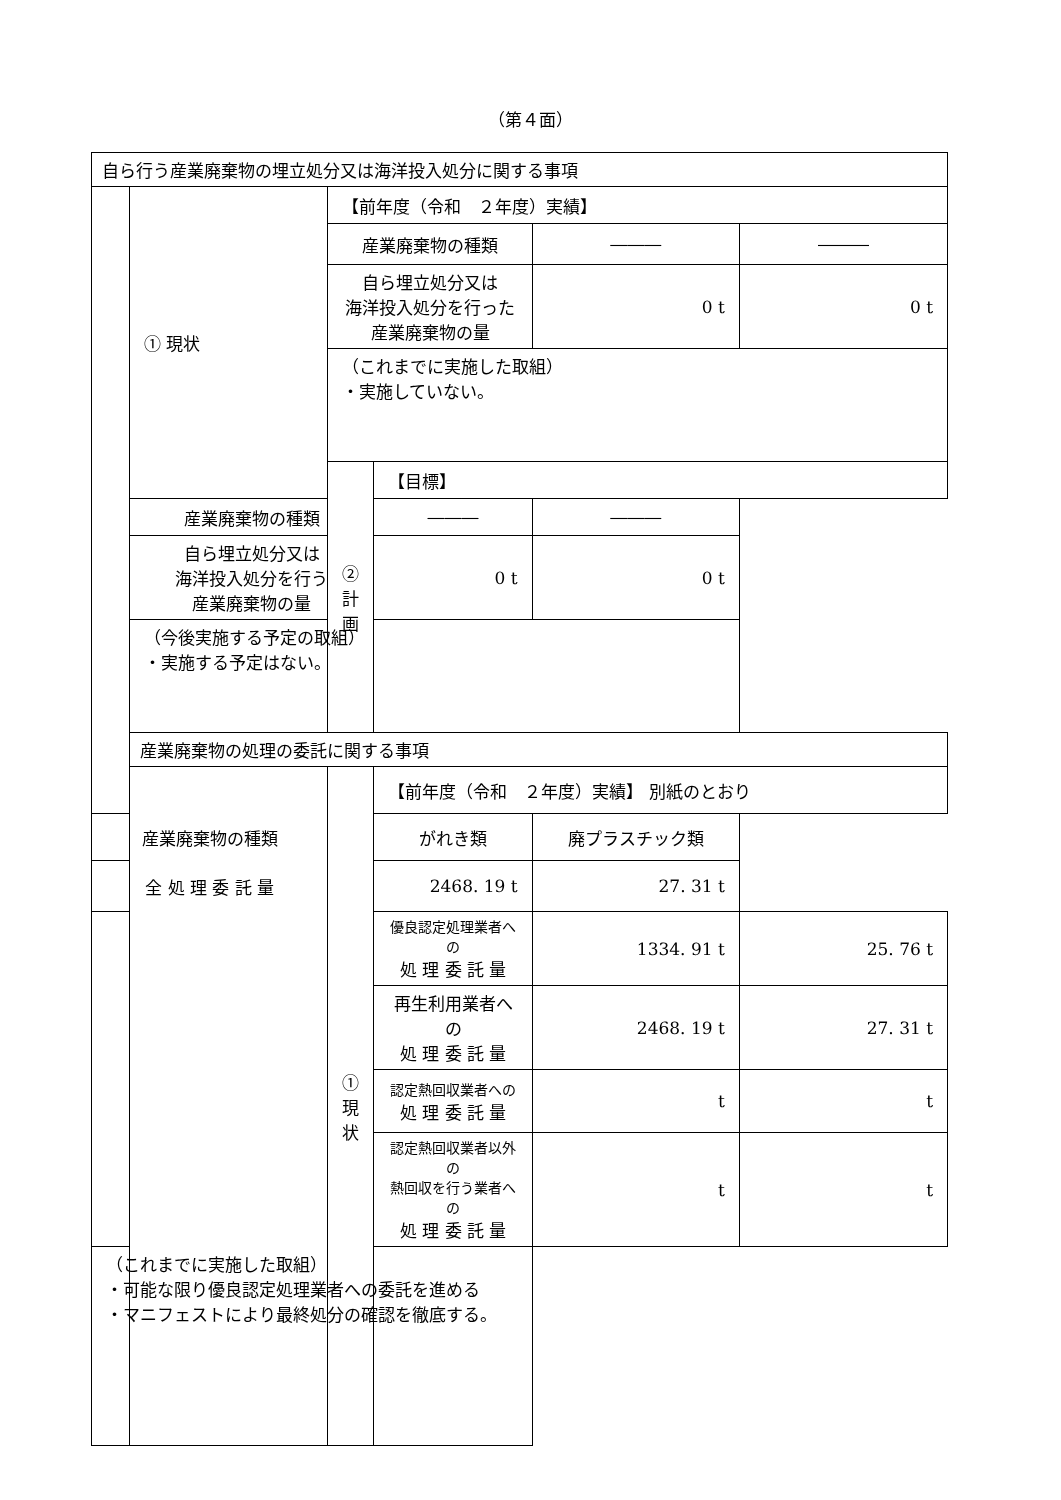（第４面）
| 自ら行う産業廃棄物の埋立処分又は海洋投入処分に関する事項 | | | | | |
| | ① 現状 | 【前年度（令和 ２年度）実績】 | | | |
| | | 産業廃棄物の種類 | | ――― | ――― |
| | | 自ら埋立処分又は 海洋投入処分を行った 産業廃棄物の量 | | 0 t | 0 t |
| | | （これまでに実施した取組） ・実施していない。 | | | |
| | | ②計画 | 【目標】 | | |
| | 産業廃棄物の種類 | | ――― | ――― | |
| | 自ら埋立処分又は 海洋投入処分を行う 産業廃棄物の量 | | 0 t | 0 t | |
| | （今後実施する予定の取組） ・実施する予定はない。 | | | | |
| | 産業廃棄物の処理の委託に関する事項 | | | | |
| | | ① 現状 | 【前年度（令和 ２年度）実績】 別紙のとおり | | |
| 産業廃棄物の種類 | | | がれき類 | 廃プラスチック類 | |
| 全 処 理 委 託 量 | | | 2468. 19 t | 27. 31 t | |
| | | | 優良認定処理業者への 処 理 委 託 量 | 1334. 91 t | 25. 76 t |
| | | | 再生利用業者への 処 理 委 託 量 | 2468. 19 t | 27. 31 t |
| | | | 認定熱回収業者への 処 理 委 託 量 | t | t |
| | | | 認定熱回収業者以外の 熱回収を行う業者への 処 理 委 託 量 | t | t |
| （これまでに実施した取組） ・可能な限り優良認定処理業者への委託を進める ・マニフェストにより最終処分の確認を徹底する。 | | | | | |